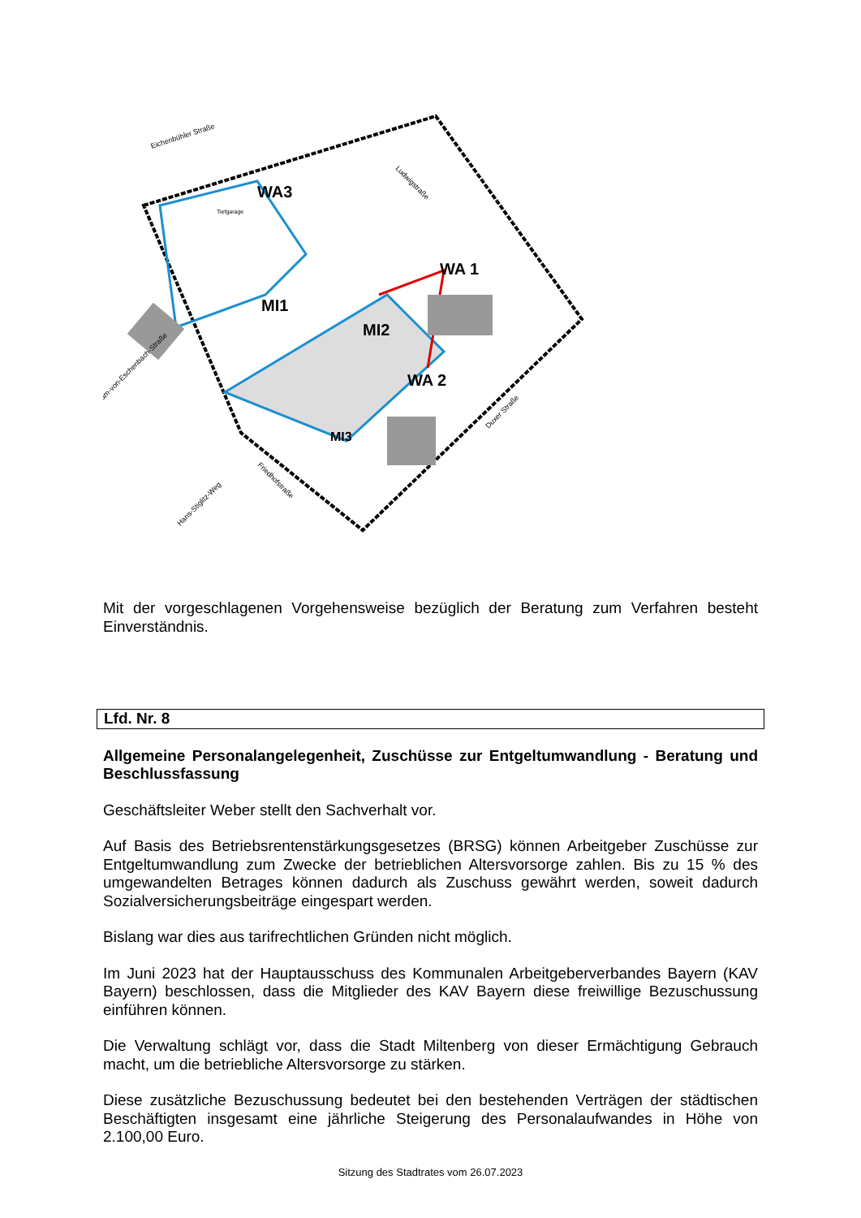WA3
MI1
MI2
WA 1
WA 2
MI3
Eichenbühler Straße
Ludwigstraße
Duxer Straße
Friedhofstraße
Hans-Stiglitz-Weg
am-von-Eschenbach-Straße
Tiefgarage
Mit der vorgeschlagenen Vorgehensweise bezüglich der Beratung zum Verfahren besteht Einverständnis.
Lfd. Nr. 8
Allgemeine Personalangelegenheit, Zuschüsse zur Entgeltumwandlung - Beratung und Beschlussfassung
Geschäftsleiter Weber stellt den Sachverhalt vor.
Auf Basis des Betriebsrentenstärkungsgesetzes (BRSG) können Arbeitgeber Zuschüsse zur Entgeltumwandlung zum Zwecke der betrieblichen Altersvorsorge zahlen. Bis zu 15 % des umgewandelten Betrages können dadurch als Zuschuss gewährt werden, soweit dadurch Sozialversicherungsbeiträge eingespart werden.
Bislang war dies aus tarifrechtlichen Gründen nicht möglich.
Im Juni 2023 hat der Hauptausschuss des Kommunalen Arbeitgeberverbandes Bayern (KAV Bayern) beschlossen, dass die Mitglieder des KAV Bayern diese freiwillige Bezuschussung einführen können.
Die Verwaltung schlägt vor, dass die Stadt Miltenberg von dieser Ermächtigung Gebrauch macht, um die betriebliche Altersvorsorge zu stärken.
Diese zusätzliche Bezuschussung bedeutet bei den bestehenden Verträgen der städtischen Beschäftigten insgesamt eine jährliche Steigerung des Personalaufwandes in Höhe von 2.100,00 Euro.
Sitzung des Stadtrates vom 26.07.2023